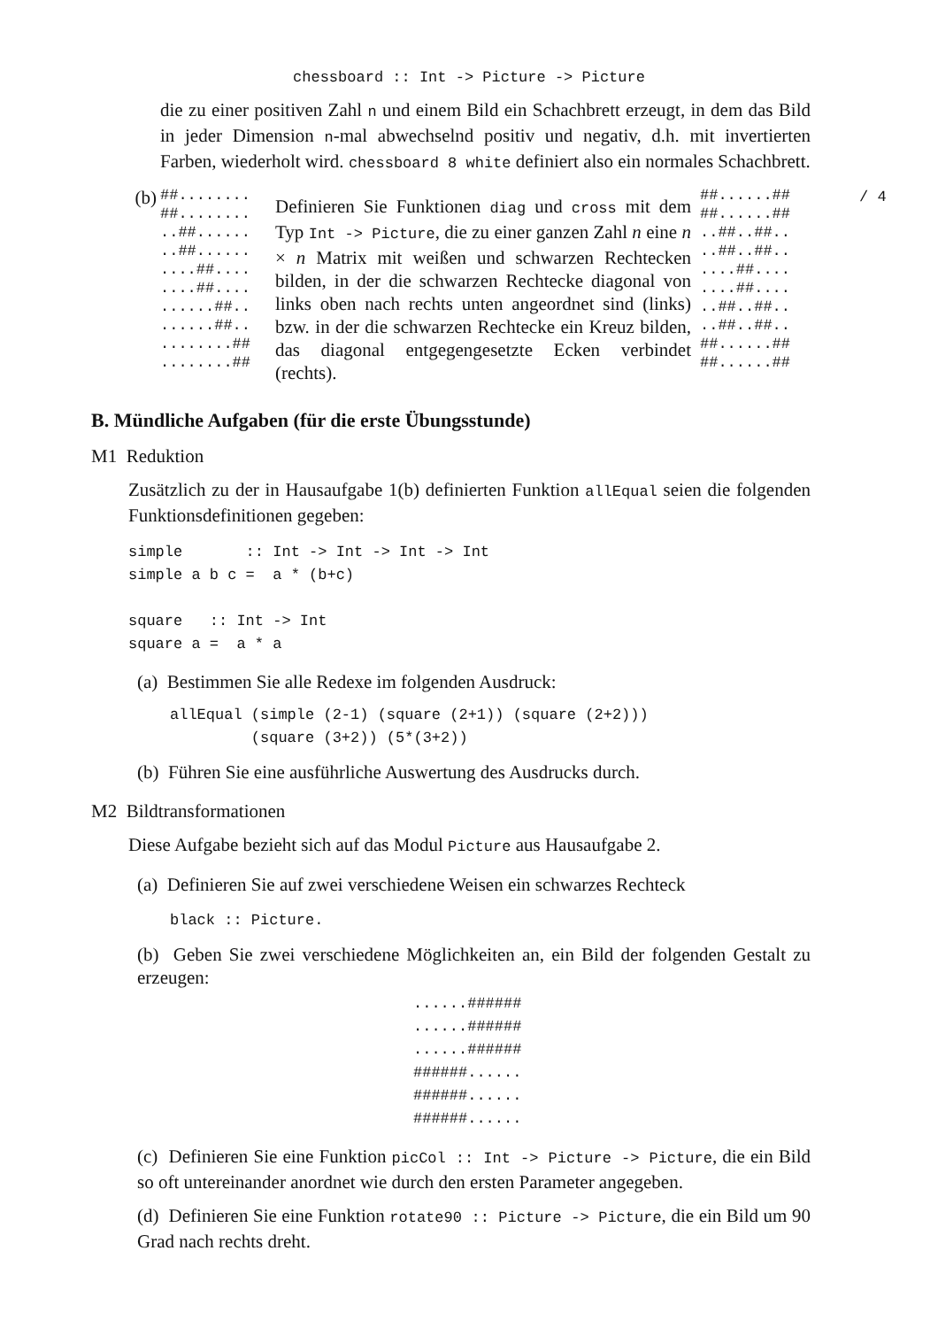chessboard :: Int -> Picture -> Picture
die zu einer positiven Zahl n und einem Bild ein Schachbrett erzeugt, in dem das Bild in jeder Dimension n-mal abwechselnd positiv und negativ, d.h. mit invertierten Farben, wiederholt wird. chessboard 8 white definiert also ein normales Schachbrett.
(b)
##........
##........
..##......
..##......
....##....
....##....
......##..
......##..
........##
........##
Definieren Sie Funktionen diag und cross mit dem Typ Int -> Picture, die zu einer ganzen Zahl n eine n × n Matrix mit weißen und schwarzen Rechtecken bilden, in der die schwarzen Rechtecke diagonal von links oben nach rechts unten angeordnet sind (links) bzw. in der die schwarzen Rechtecke ein Kreuz bilden, das diagonal entgegengesetzte Ecken verbindet (rechts).
##......##
##......##
..##..##..
..##..##..
....##....
....##....
..##..##..
..##..##..
##......##
##......##
/ 4
B. Mündliche Aufgaben (für die erste Übungsstunde)
M1 Reduktion
Zusätzlich zu der in Hausaufgabe 1(b) definierten Funktion allEqual seien die folgenden Funktionsdefinitionen gegeben:
simple       :: Int -> Int -> Int -> Int
simple a b c =  a * (b+c)

square   :: Int -> Int
square a =  a * a
(a) Bestimmen Sie alle Redexe im folgenden Ausdruck:
allEqual (simple (2-1) (square (2+1)) (square (2+2)))
         (square (3+2)) (5*(3+2))
(b) Führen Sie eine ausführliche Auswertung des Ausdrucks durch.
M2 Bildtransformationen
Diese Aufgabe bezieht sich auf das Modul Picture aus Hausaufgabe 2.
(a) Definieren Sie auf zwei verschiedene Weisen ein schwarzes Rechteck
black :: Picture.
(b) Geben Sie zwei verschiedene Möglichkeiten an, ein Bild der folgenden Gestalt zu erzeugen:
......######
......######
......######
######......
######......
######......
(c) Definieren Sie eine Funktion picCol :: Int -> Picture -> Picture, die ein Bild so oft untereinander anordnet wie durch den ersten Parameter angegeben.
(d) Definieren Sie eine Funktion rotate90 :: Picture -> Picture, die ein Bild um 90 Grad nach rechts dreht.